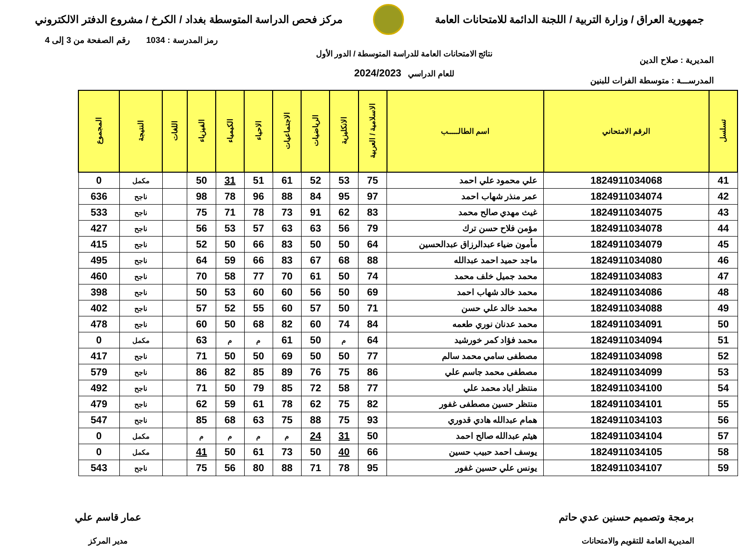جمهورية العراق / وزارة التربية / اللجنة الدائمة للامتحانات العامة
مركز فحص الدراسة المتوسطة بغداد / الكرخ / مشروع الدفتر الالكتروني
المديرية : صلاح الدين
المدرســـة : متوسطة الفرات للبنين
نتائج الامتحانات العامة للدراسة المتوسطة / الدور الأول
للعام الدراسي 2024/2023
رمز المدرسة : 1034 رقم الصفحة من 3 إلى 4
| تسلسل | الرقم الامتحاني | اسم الطالـــــب | الاسلامية / العربية | الانكليزية | الرياضيات | الاجتماعيات | الاحياء | الكيمياء | الفيزياء | اللغات | النتيجة | المجموع |
| --- | --- | --- | --- | --- | --- | --- | --- | --- | --- | --- | --- | --- |
| 41 | 1824911034068 | علي محمود علي احمد | 75 | 53 | 52 | 61 | 51 | 31 | 50 | | مكمل | 0 |
| 42 | 1824911034074 | عمر منذر شهاب احمد | 97 | 95 | 84 | 88 | 96 | 78 | 98 | | ناجح | 636 |
| 43 | 1824911034075 | غيث مهدي صالح محمد | 83 | 62 | 91 | 73 | 78 | 71 | 75 | | ناجح | 533 |
| 44 | 1824911034078 | مؤمن فلاح حسن ترك | 79 | 56 | 63 | 63 | 57 | 53 | 56 | | ناجح | 427 |
| 45 | 1824911034079 | مأمون ضياء عبدالرزاق عبدالحسين | 64 | 50 | 50 | 83 | 66 | 50 | 52 | | ناجح | 415 |
| 46 | 1824911034080 | ماجد حميد احمد عبدالله | 88 | 68 | 67 | 83 | 66 | 59 | 64 | | ناجح | 495 |
| 47 | 1824911034083 | محمد جميل خلف محمد | 74 | 50 | 61 | 70 | 77 | 58 | 70 | | ناجح | 460 |
| 48 | 1824911034086 | محمد خالد شهاب احمد | 69 | 50 | 56 | 60 | 60 | 53 | 50 | | ناجح | 398 |
| 49 | 1824911034088 | محمد خالد علي حسن | 71 | 50 | 57 | 60 | 55 | 52 | 57 | | ناجح | 402 |
| 50 | 1824911034091 | محمد عدنان نوري طعمه | 84 | 74 | 60 | 82 | 68 | 50 | 60 | | ناجح | 478 |
| 51 | 1824911034094 | محمد فؤاد كمر خورشيد | 64 | م | 50 | 61 | م | م | 63 | | مكمل | 0 |
| 52 | 1824911034098 | مصطفى سامي محمد سالم | 77 | 50 | 50 | 69 | 50 | 50 | 71 | | ناجح | 417 |
| 53 | 1824911034099 | مصطفى محمد جاسم علي | 86 | 75 | 76 | 89 | 85 | 82 | 86 | | ناجح | 579 |
| 54 | 1824911034100 | منتظر اياد محمد علي | 77 | 58 | 72 | 85 | 79 | 50 | 71 | | ناجح | 492 |
| 55 | 1824911034101 | منتظر حسين مصطفى غفور | 82 | 75 | 62 | 78 | 61 | 59 | 62 | | ناجح | 479 |
| 56 | 1824911034103 | همام عبدالله هادي قدوري | 93 | 75 | 88 | 75 | 63 | 68 | 85 | | ناجح | 547 |
| 57 | 1824911034104 | هيثم عبدالله صالح احمد | 50 | 31 | 24 | م | م | م | م | | مكمل | 0 |
| 58 | 1824911034105 | يوسف احمد حبيب حسين | 66 | 40 | 50 | 73 | 61 | 50 | 41 | | مكمل | 0 |
| 59 | 1824911034107 | يونس علي حسين غفور | 95 | 78 | 71 | 88 | 80 | 56 | 75 | | ناجح | 543 |
برمجة وتصميم حسنين عدي حاتم
المديرية العامة للتقويم والامتحانات
عمار قاسم علي
مدير المركز